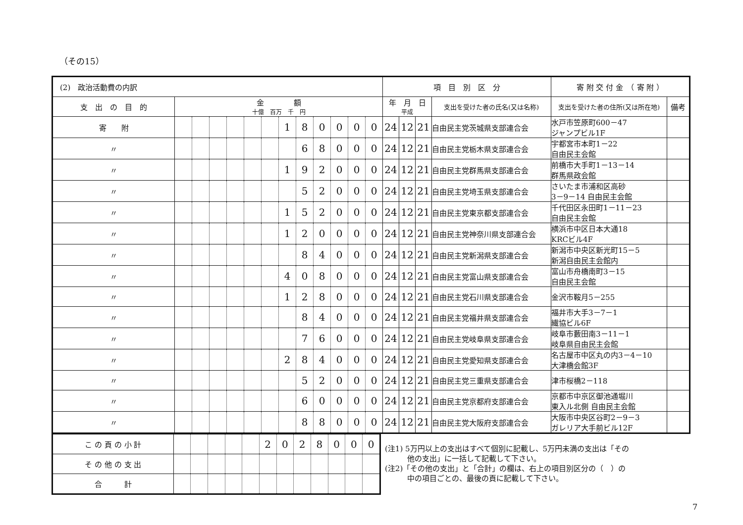（その15）
| (2) 政治活動費の内訳 | | | | | | | | | | | | | 項 目 別 区 分 | | | | 寄 附 交 付 金 （ 寄 附 ） | |
| 支 出 の 目 的 | 金 額 十億 百万 千 円 | | | | | | | | | | | | 年 月 日 平成 | | | 支出を受けた者の氏名(又は名称) | 支出を受けた者の住所(又は所在地) | 備考 |
| 寄 附 | | | | | | | 1 | 8 | 0 | 0 | 0 | 0 | 24 | 12 | 21 | 自由民主党茨城県支部連合会 | 水戸市笠原町600－47 ジャンプビル1F | |
| 〃 | | | | | | | | 6 | 8 | 0 | 0 | 0 | 24 | 12 | 21 | 自由民主党栃木県支部連合会 | 宇都宮市本町1－22 自由民主会館 | |
| 〃 | | | | | | | 1 | 9 | 2 | 0 | 0 | 0 | 24 | 12 | 21 | 自由民主党群馬県支部連合会 | 前橋市大手町1－13－14 群馬県政会館 | |
| 〃 | | | | | | | | 5 | 2 | 0 | 0 | 0 | 24 | 12 | 21 | 自由民主党埼玉県支部連合会 | さいたま市浦和区高砂 3－9－14 自由民主会館 | |
| 〃 | | | | | | | 1 | 5 | 2 | 0 | 0 | 0 | 24 | 12 | 21 | 自由民主党東京都支部連合会 | 千代田区永田町1－11－23 自由民主会館 | |
| 〃 | | | | | | | 1 | 2 | 0 | 0 | 0 | 0 | 24 | 12 | 21 | 自由民主党神奈川県支部連合会 | 横浜市中区日本大通18 KRCビル4F | |
| 〃 | | | | | | | | 8 | 4 | 0 | 0 | 0 | 24 | 12 | 21 | 自由民主党新潟県支部連合会 | 新潟市中央区新光町15－5 新潟自由民主会館内 | |
| 〃 | | | | | | | 4 | 0 | 8 | 0 | 0 | 0 | 24 | 12 | 21 | 自由民主党富山県支部連合会 | 富山市舟橋南町3－15 自由民主会館 | |
| 〃 | | | | | | | 1 | 2 | 8 | 0 | 0 | 0 | 24 | 12 | 21 | 自由民主党石川県支部連合会 | 金沢市鞍月5－255 | |
| 〃 | | | | | | | | 8 | 4 | 0 | 0 | 0 | 24 | 12 | 21 | 自由民主党福井県支部連合会 | 福井市大手3－7－1 繊協ビル6F | |
| 〃 | | | | | | | | 7 | 6 | 0 | 0 | 0 | 24 | 12 | 21 | 自由民主党岐阜県支部連合会 | 岐阜市藪田南3－11－1 岐阜県自由民主会館 | |
| 〃 | | | | | | | 2 | 8 | 4 | 0 | 0 | 0 | 24 | 12 | 21 | 自由民主党愛知県支部連合会 | 名古屋市中区丸の内3－4－10 大津橋会館3F | |
| 〃 | | | | | | | | 5 | 2 | 0 | 0 | 0 | 24 | 12 | 21 | 自由民主党三重県支部連合会 | 津市桜橋2－118 | |
| 〃 | | | | | | | | 6 | 0 | 0 | 0 | 0 | 24 | 12 | 21 | 自由民主党京都府支部連合会 | 京都市中京区御池通堀川 東入ル北側 自由民主会館 | |
| 〃 | | | | | | | | 8 | 8 | 0 | 0 | 0 | 24 | 12 | 21 | 自由民主党大阪府支部連合会 | 大阪市中央区谷町2－9－3 ガレリア大手前ビル12F | |
| こ の 頁 の 小 計 | | | | | | 2 | 0 | 2 | 8 | 0 | 0 | 0 |
| そ の 他 の 支 出 | | | | | | | | | | | | |
| 合 計 | | | | | | | | | | | | |
(注1) 5万円以上の支出はすべて個別に記載し、5万円未満の支出は「その
　　　他の支出」に一括して記載して下さい。
(注2)「その他の支出」と「合計」の欄は、右上の項目別区分の（　）の
　　　中の項目ごとの、最後の頁に記載して下さい。
7